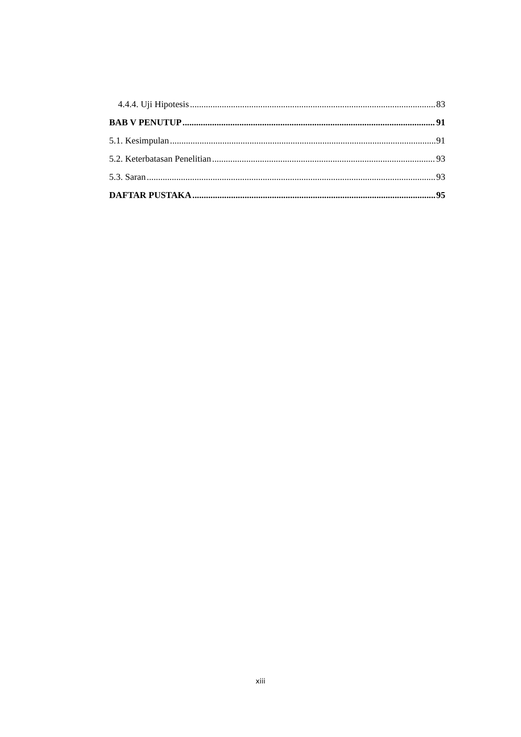4.4.4. Uji Hipotesis 83
BAB V PENUTUP 91
5.1. Kesimpulan 91
5.2. Keterbatasan Penelitian 93
5.3. Saran 93
DAFTAR PUSTAKA 95
xiii